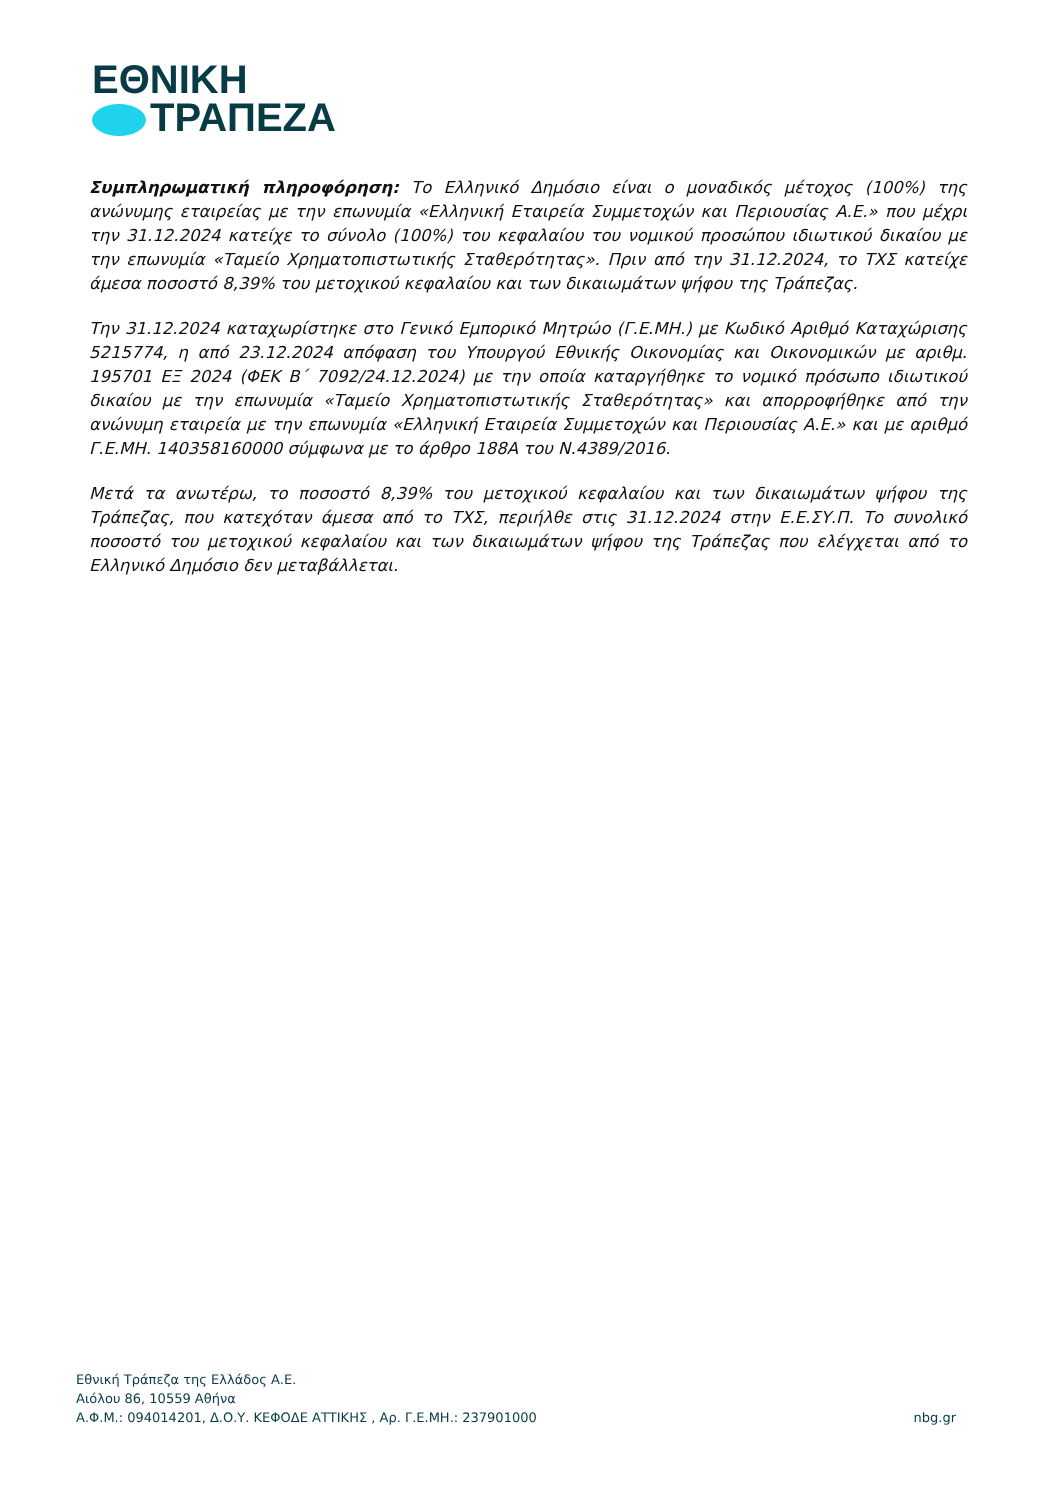ΕΘΝΙΚΗ
ΤΡΑΠΕΖΑ
Συμπληρωματική πληροφόρηση: Το Ελληνικό Δημόσιο είναι ο μοναδικός μέτοχος (100%) της ανώνυμης εταιρείας με την επωνυμία «Ελληνική Εταιρεία Συμμετοχών και Περιουσίας Α.Ε.» που μέχρι την 31.12.2024 κατείχε το σύνολο (100%) του κεφαλαίου του νομικού προσώπου ιδιωτικού δικαίου με την επωνυμία «Ταμείο Χρηματοπιστωτικής Σταθερότητας». Πριν από την 31.12.2024, το ΤΧΣ κατείχε άμεσα ποσοστό 8,39% του μετοχικού κεφαλαίου και των δικαιωμάτων ψήφου της Τράπεζας.
Την 31.12.2024 καταχωρίστηκε στο Γενικό Εμπορικό Μητρώο (Γ.Ε.ΜΗ.) με Κωδικό Αριθμό Καταχώρισης 5215774, η από 23.12.2024 απόφαση του Υπουργού Εθνικής Οικονομίας και Οικονομικών με αριθμ. 195701 ΕΞ 2024 (ΦΕΚ Β΄ 7092/24.12.2024) με την οποία καταργήθηκε το νομικό πρόσωπο ιδιωτικού δικαίου με την επωνυμία «Ταμείο Χρηματοπιστωτικής Σταθερότητας» και απορροφήθηκε από την ανώνυμη εταιρεία με την επωνυμία «Ελληνική Εταιρεία Συμμετοχών και Περιουσίας Α.Ε.» και με αριθμό Γ.Ε.ΜΗ. 140358160000 σύμφωνα με το άρθρο 188Α του Ν.4389/2016.
Μετά τα ανωτέρω, το ποσοστό 8,39% του μετοχικού κεφαλαίου και των δικαιωμάτων ψήφου της Τράπεζας, που κατεχόταν άμεσα από το ΤΧΣ, περιήλθε στις 31.12.2024 στην Ε.Ε.ΣΥ.Π. Το συνολικό ποσοστό του μετοχικού κεφαλαίου και των δικαιωμάτων ψήφου της Τράπεζας που ελέγχεται από το Ελληνικό Δημόσιο δεν μεταβάλλεται.
Εθνική Τράπεζα της Ελλάδος Α.Ε.
Αιόλου 86, 10559 Αθήνα
Α.Φ.Μ.: 094014201, Δ.Ο.Υ. ΚΕΦΟΔΕ ΑΤΤΙΚΗΣ , Αρ. Γ.Ε.ΜΗ.: 237901000 nbg.gr